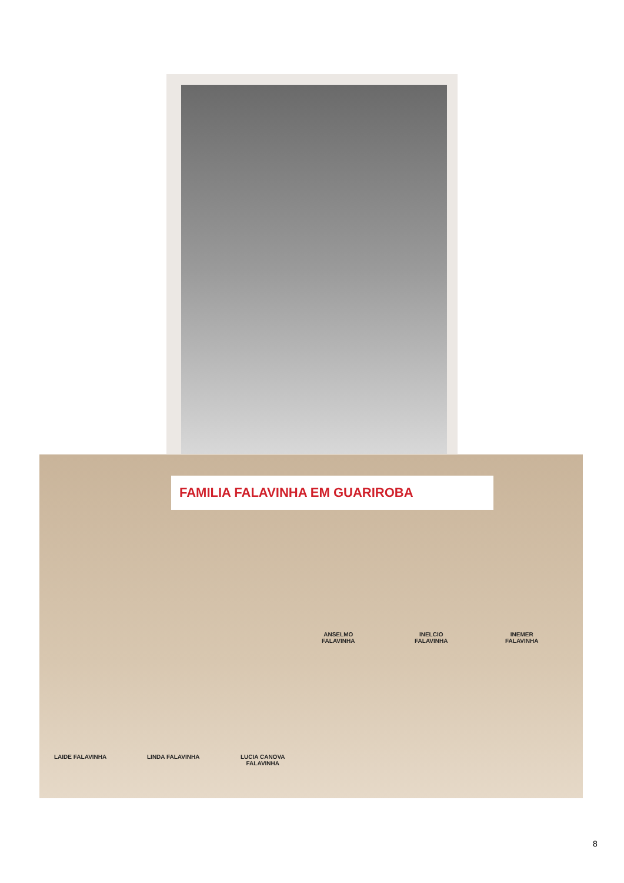FAMILIA FALAVINHA EM GUARIROBA
ANSELMO
FALAVINHA
INELCIO
FALAVINHA
INEMER
FALAVINHA
LAIDE FALAVINHA LINDA FALAVINHA
LUCIA CANOVA
FALAVINHA
8